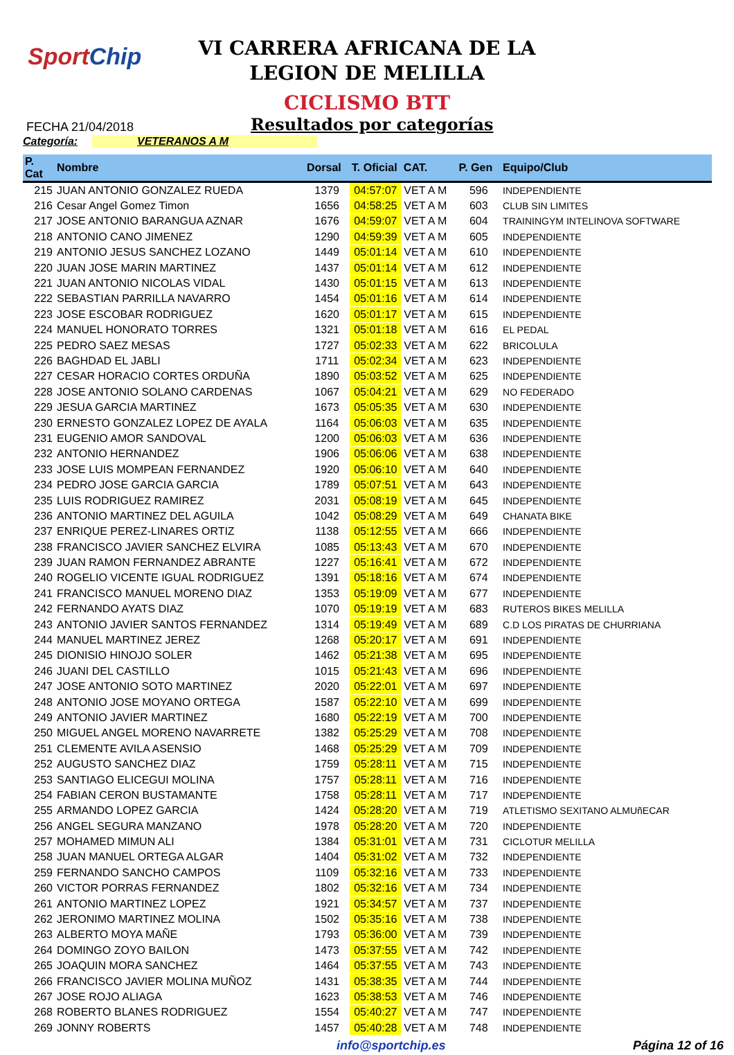SportChip
VI CARRERA AFRICANA DE LA
LEGION DE MELILLA
CICLISMO BTT
FECHA 21/04/2018 Resultados por categorías
Categoría: VETERANOS A M
| P. Cat | Nombre | Dorsal | T. Oficial | CAT. | P. Gen | Equipo/Club |
| --- | --- | --- | --- | --- | --- | --- |
| 215 | JUAN ANTONIO GONZALEZ RUEDA | 1379 | 04:57:07 | VET A M | 596 | INDEPENDIENTE |
| 216 | Cesar Angel Gomez Timon | 1656 | 04:58:25 | VET A M | 603 | CLUB SIN LIMITES |
| 217 | JOSE ANTONIO BARANGUA AZNAR | 1676 | 04:59:07 | VET A M | 604 | TRAININGYM INTELINOVA SOFTWARE |
| 218 | ANTONIO CANO JIMENEZ | 1290 | 04:59:39 | VET A M | 605 | INDEPENDIENTE |
| 219 | ANTONIO JESUS SANCHEZ LOZANO | 1449 | 05:01:14 | VET A M | 610 | INDEPENDIENTE |
| 220 | JUAN JOSE MARIN MARTINEZ | 1437 | 05:01:14 | VET A M | 612 | INDEPENDIENTE |
| 221 | JUAN ANTONIO NICOLAS VIDAL | 1430 | 05:01:15 | VET A M | 613 | INDEPENDIENTE |
| 222 | SEBASTIAN PARRILLA NAVARRO | 1454 | 05:01:16 | VET A M | 614 | INDEPENDIENTE |
| 223 | JOSE ESCOBAR RODRIGUEZ | 1620 | 05:01:17 | VET A M | 615 | INDEPENDIENTE |
| 224 | MANUEL HONORATO TORRES | 1321 | 05:01:18 | VET A M | 616 | EL PEDAL |
| 225 | PEDRO SAEZ MESAS | 1727 | 05:02:33 | VET A M | 622 | BRICOLULA |
| 226 | BAGHDAD EL JABLI | 1711 | 05:02:34 | VET A M | 623 | INDEPENDIENTE |
| 227 | CESAR HORACIO CORTES ORDUÑA | 1890 | 05:03:52 | VET A M | 625 | INDEPENDIENTE |
| 228 | JOSE ANTONIO SOLANO CARDENAS | 1067 | 05:04:21 | VET A M | 629 | NO FEDERADO |
| 229 | JESUA GARCIA MARTINEZ | 1673 | 05:05:35 | VET A M | 630 | INDEPENDIENTE |
| 230 | ERNESTO GONZALEZ LOPEZ DE AYALA | 1164 | 05:06:03 | VET A M | 635 | INDEPENDIENTE |
| 231 | EUGENIO AMOR SANDOVAL | 1200 | 05:06:03 | VET A M | 636 | INDEPENDIENTE |
| 232 | ANTONIO HERNANDEZ | 1906 | 05:06:06 | VET A M | 638 | INDEPENDIENTE |
| 233 | JOSE LUIS MOMPEAN FERNANDEZ | 1920 | 05:06:10 | VET A M | 640 | INDEPENDIENTE |
| 234 | PEDRO JOSE GARCIA GARCIA | 1789 | 05:07:51 | VET A M | 643 | INDEPENDIENTE |
| 235 | LUIS RODRIGUEZ RAMIREZ | 2031 | 05:08:19 | VET A M | 645 | INDEPENDIENTE |
| 236 | ANTONIO MARTINEZ DEL AGUILA | 1042 | 05:08:29 | VET A M | 649 | CHANATA BIKE |
| 237 | ENRIQUE PEREZ-LINARES ORTIZ | 1138 | 05:12:55 | VET A M | 666 | INDEPENDIENTE |
| 238 | FRANCISCO JAVIER SANCHEZ ELVIRA | 1085 | 05:13:43 | VET A M | 670 | INDEPENDIENTE |
| 239 | JUAN RAMON FERNANDEZ ABRANTE | 1227 | 05:16:41 | VET A M | 672 | INDEPENDIENTE |
| 240 | ROGELIO VICENTE IGUAL RODRIGUEZ | 1391 | 05:18:16 | VET A M | 674 | INDEPENDIENTE |
| 241 | FRANCISCO MANUEL MORENO DIAZ | 1353 | 05:19:09 | VET A M | 677 | INDEPENDIENTE |
| 242 | FERNANDO AYATS DIAZ | 1070 | 05:19:19 | VET A M | 683 | RUTEROS BIKES MELILLA |
| 243 | ANTONIO JAVIER SANTOS FERNANDEZ | 1314 | 05:19:49 | VET A M | 689 | C.D LOS PIRATAS DE CHURRIANA |
| 244 | MANUEL MARTINEZ JEREZ | 1268 | 05:20:17 | VET A M | 691 | INDEPENDIENTE |
| 245 | DIONISIO HINOJO SOLER | 1462 | 05:21:38 | VET A M | 695 | INDEPENDIENTE |
| 246 | JUANI DEL CASTILLO | 1015 | 05:21:43 | VET A M | 696 | INDEPENDIENTE |
| 247 | JOSE ANTONIO SOTO MARTINEZ | 2020 | 05:22:01 | VET A M | 697 | INDEPENDIENTE |
| 248 | ANTONIO JOSE MOYANO ORTEGA | 1587 | 05:22:10 | VET A M | 699 | INDEPENDIENTE |
| 249 | ANTONIO JAVIER MARTINEZ | 1680 | 05:22:19 | VET A M | 700 | INDEPENDIENTE |
| 250 | MIGUEL ANGEL MORENO NAVARRETE | 1382 | 05:25:29 | VET A M | 708 | INDEPENDIENTE |
| 251 | CLEMENTE AVILA ASENSIO | 1468 | 05:25:29 | VET A M | 709 | INDEPENDIENTE |
| 252 | AUGUSTO SANCHEZ DIAZ | 1759 | 05:28:11 | VET A M | 715 | INDEPENDIENTE |
| 253 | SANTIAGO ELICEGUI MOLINA | 1757 | 05:28:11 | VET A M | 716 | INDEPENDIENTE |
| 254 | FABIAN CERON BUSTAMANTE | 1758 | 05:28:11 | VET A M | 717 | INDEPENDIENTE |
| 255 | ARMANDO LOPEZ GARCIA | 1424 | 05:28:20 | VET A M | 719 | ATLETISMO SEXITANO ALMUñECAR |
| 256 | ANGEL SEGURA MANZANO | 1978 | 05:28:20 | VET A M | 720 | INDEPENDIENTE |
| 257 | MOHAMED MIMUN ALI | 1384 | 05:31:01 | VET A M | 731 | CICLOTUR MELILLA |
| 258 | JUAN MANUEL ORTEGA ALGAR | 1404 | 05:31:02 | VET A M | 732 | INDEPENDIENTE |
| 259 | FERNANDO SANCHO CAMPOS | 1109 | 05:32:16 | VET A M | 733 | INDEPENDIENTE |
| 260 | VICTOR PORRAS FERNANDEZ | 1802 | 05:32:16 | VET A M | 734 | INDEPENDIENTE |
| 261 | ANTONIO MARTINEZ LOPEZ | 1921 | 05:34:57 | VET A M | 737 | INDEPENDIENTE |
| 262 | JERONIMO MARTINEZ MOLINA | 1502 | 05:35:16 | VET A M | 738 | INDEPENDIENTE |
| 263 | ALBERTO MOYA MAÑE | 1793 | 05:36:00 | VET A M | 739 | INDEPENDIENTE |
| 264 | DOMINGO ZOYO BAILON | 1473 | 05:37:55 | VET A M | 742 | INDEPENDIENTE |
| 265 | JOAQUIN MORA SANCHEZ | 1464 | 05:37:55 | VET A M | 743 | INDEPENDIENTE |
| 266 | FRANCISCO JAVIER MOLINA MUÑOZ | 1431 | 05:38:35 | VET A M | 744 | INDEPENDIENTE |
| 267 | JOSE ROJO ALIAGA | 1623 | 05:38:53 | VET A M | 746 | INDEPENDIENTE |
| 268 | ROBERTO BLANES RODRIGUEZ | 1554 | 05:40:27 | VET A M | 747 | INDEPENDIENTE |
| 269 | JONNY ROBERTS | 1457 | 05:40:28 | VET A M | 748 | INDEPENDIENTE |
info@sportchip.es Página 12 of 16